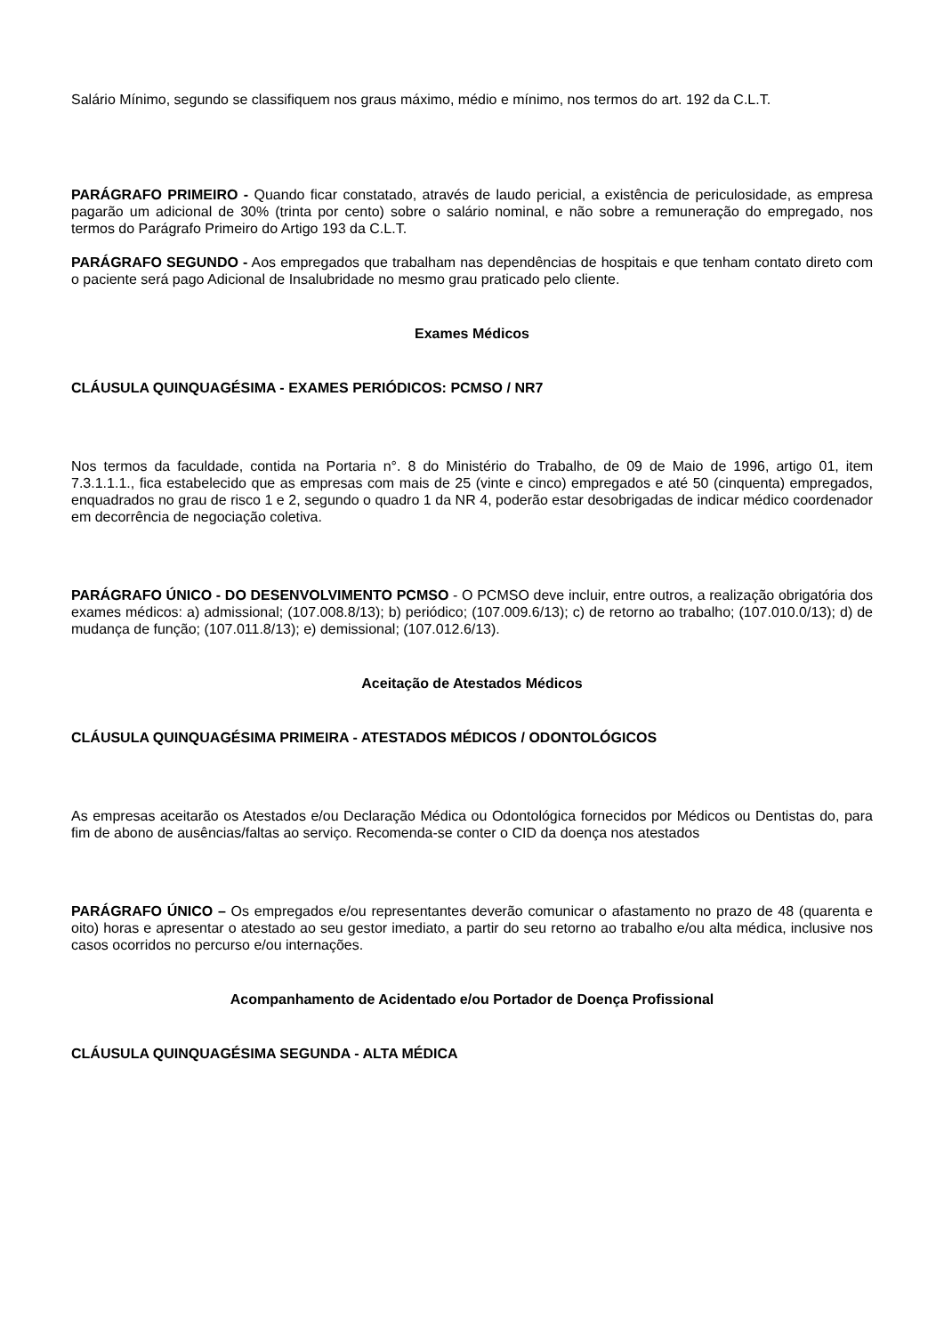Salário Mínimo, segundo se classifiquem nos graus máximo, médio e mínimo, nos termos do art. 192 da C.L.T.
PARÁGRAFO PRIMEIRO - Quando ficar constatado, através de laudo pericial, a existência de periculosidade, as empresa pagarão um adicional de 30% (trinta por cento) sobre o salário nominal, e não sobre a remuneração do empregado, nos termos do Parágrafo Primeiro do Artigo 193 da C.L.T.
PARÁGRAFO SEGUNDO - Aos empregados que trabalham nas dependências de hospitais e que tenham contato direto com o paciente será pago Adicional de Insalubridade no mesmo grau praticado pelo cliente.
Exames Médicos
CLÁUSULA QUINQUAGÉSIMA - EXAMES PERIÓDICOS: PCMSO / NR7
Nos termos da faculdade, contida na Portaria n°. 8 do Ministério do Trabalho, de 09 de Maio de 1996, artigo 01, item 7.3.1.1.1., fica estabelecido que as empresas com mais de 25 (vinte e cinco) empregados e até 50 (cinquenta) empregados, enquadrados no grau de risco 1 e 2, segundo o quadro 1 da NR 4, poderão estar desobrigadas de indicar médico coordenador em decorrência de negociação coletiva.
PARÁGRAFO ÚNICO - DO DESENVOLVIMENTO PCMSO - O PCMSO deve incluir, entre outros, a realização obrigatória dos exames médicos: a) admissional; (107.008.8/13); b) periódico; (107.009.6/13); c) de retorno ao trabalho; (107.010.0/13); d) de mudança de função; (107.011.8/13); e) demissional; (107.012.6/13).
Aceitação de Atestados Médicos
CLÁUSULA QUINQUAGÉSIMA PRIMEIRA - ATESTADOS MÉDICOS / ODONTOLÓGICOS
As empresas aceitarão os Atestados e/ou Declaração Médica ou Odontológica fornecidos por Médicos ou Dentistas do, para fim de abono de ausências/faltas ao serviço. Recomenda-se conter o CID da doença nos atestados
PARÁGRAFO ÚNICO – Os empregados e/ou representantes deverão comunicar o afastamento no prazo de 48 (quarenta e oito) horas e apresentar o atestado ao seu gestor imediato, a partir do seu retorno ao trabalho e/ou alta médica, inclusive nos casos ocorridos no percurso e/ou internações.
Acompanhamento de Acidentado e/ou Portador de Doença Profissional
CLÁUSULA QUINQUAGÉSIMA SEGUNDA - ALTA MÉDICA